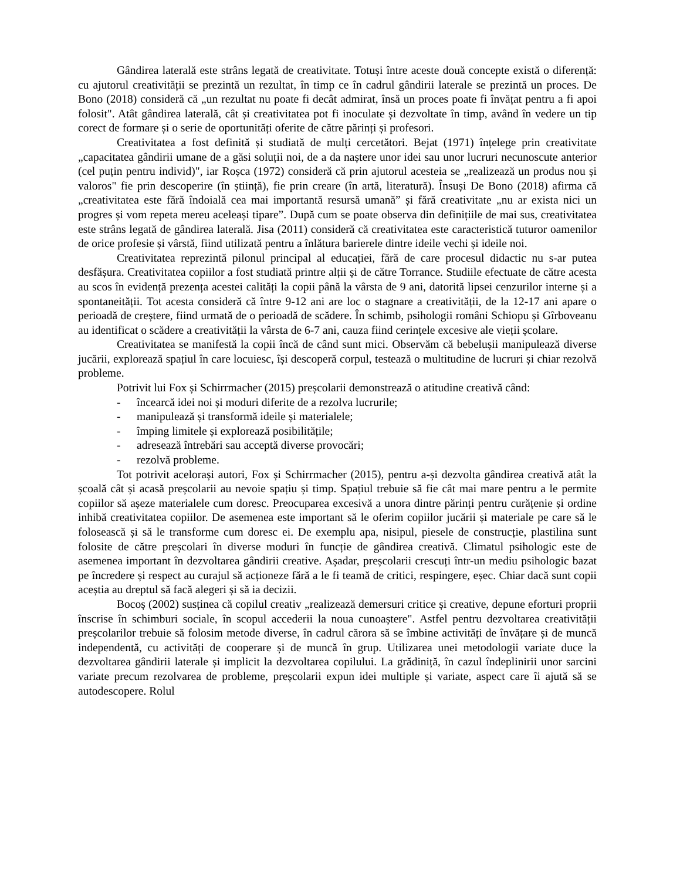Gândirea laterală este strâns legată de creativitate. Totuși între aceste două concepte există o diferență: cu ajutorul creativității se prezintă un rezultat, în timp ce în cadrul gândirii laterale se prezintă un proces. De Bono (2018) consideră că „un rezultat nu poate fi decât admirat, însă un proces poate fi învățat pentru a fi apoi folosit". Atât gândirea laterală, cât și creativitatea pot fi inoculate și dezvoltate în timp, având în vedere un tip corect de formare și o serie de oportunități oferite de către părinți și profesori.
Creativitatea a fost definită și studiată de mulți cercetători. Bejat (1971) înțelege prin creativitate „capacitatea gândirii umane de a găsi soluții noi, de a da naștere unor idei sau unor lucruri necunoscute anterior (cel puțin pentru individ)", iar Roșca (1972) consideră că prin ajutorul acesteia se „realizează un produs nou și valoros" fie prin descoperire (în știință), fie prin creare (în artă, literatură). Însuși De Bono (2018) afirma că „creativitatea este fără îndoială cea mai importantă resursă umană” și fără creativitate „nu ar exista nici un progres și vom repeta mereu aceleași tipare”. După cum se poate observa din definițiile de mai sus, creativitatea este strâns legată de gândirea laterală. Jisa (2011) consideră că creativitatea este caracteristică tuturor oamenilor de orice profesie și vârstă, fiind utilizată pentru a înlătura barierele dintre ideile vechi și ideile noi.
Creativitatea reprezintă pilonul principal al educației, fără de care procesul didactic nu s-ar putea desfășura. Creativitatea copiilor a fost studiată printre alții și de către Torrance. Studiile efectuate de către acesta au scos în evidență prezența acestei calități la copii până la vârsta de 9 ani, datorită lipsei cenzurilor interne și a spontaneității. Tot acesta consideră că între 9-12 ani are loc o stagnare a creativității, de la 12-17 ani apare o perioadă de creștere, fiind urmată de o perioadă de scădere. În schimb, psihologii români Schiopu și Gîrboveanu au identificat o scădere a creativității la vârsta de 6-7 ani, cauza fiind cerințele excesive ale vieții școlare.
Creativitatea se manifestă la copii încă de când sunt mici. Observăm că bebelușii manipulează diverse jucării, explorează spațiul în care locuiesc, își descoperă corpul, testează o multitudine de lucruri și chiar rezolvă probleme.
Potrivit lui Fox și Schirrmacher (2015) preșcolarii demonstrează o atitudine creativă când:
- încearcă idei noi și moduri diferite de a rezolva lucrurile;
- manipulează și transformă ideile și materialele;
- împing limitele și explorează posibilitățile;
- adresează întrebări sau acceptă diverse provocări;
- rezolvă probleme.
Tot potrivit acelorași autori, Fox și Schirrmacher (2015), pentru a-și dezvolta gândirea creativă atât la școală cât și acasă preșcolarii au nevoie spațiu și timp. Spațiul trebuie să fie cât mai mare pentru a le permite copiilor să așeze materialele cum doresc. Preocuparea excesivă a unora dintre părinți pentru curățenie și ordine inhibă creativitatea copiilor. De asemenea este important să le oferim copiilor jucării și materiale pe care să le folosească și să le transforme cum doresc ei. De exemplu apa, nisipul, piesele de construcție, plastilina sunt folosite de către preșcolari în diverse moduri în funcție de gândirea creativă. Climatul psihologic este de asemenea important în dezvoltarea gândirii creative. Așadar, preșcolarii crescuți într-un mediu psihologic bazat pe încredere și respect au curajul să acționeze fără a le fi teamă de critici, respingere, eșec. Chiar dacă sunt copii aceștia au dreptul să facă alegeri și să ia decizii.
Bocoș (2002) susținea că copilul creativ „realizează demersuri critice și creative, depune eforturi proprii înscrise în schimburi sociale, în scopul accederii la noua cunoaștere". Astfel pentru dezvoltarea creativității preșcolarilor trebuie să folosim metode diverse, în cadrul cărora să se îmbine activități de învățare și de muncă independentă, cu activități de cooperare și de muncă în grup. Utilizarea unei metodologii variate duce la dezvoltarea gândirii laterale și implicit la dezvoltarea copilului. La grădiniță, în cazul îndeplinirii unor sarcini variate precum rezolvarea de probleme, preșcolarii expun idei multiple și variate, aspect care îi ajută să se autodescopere. Rolul